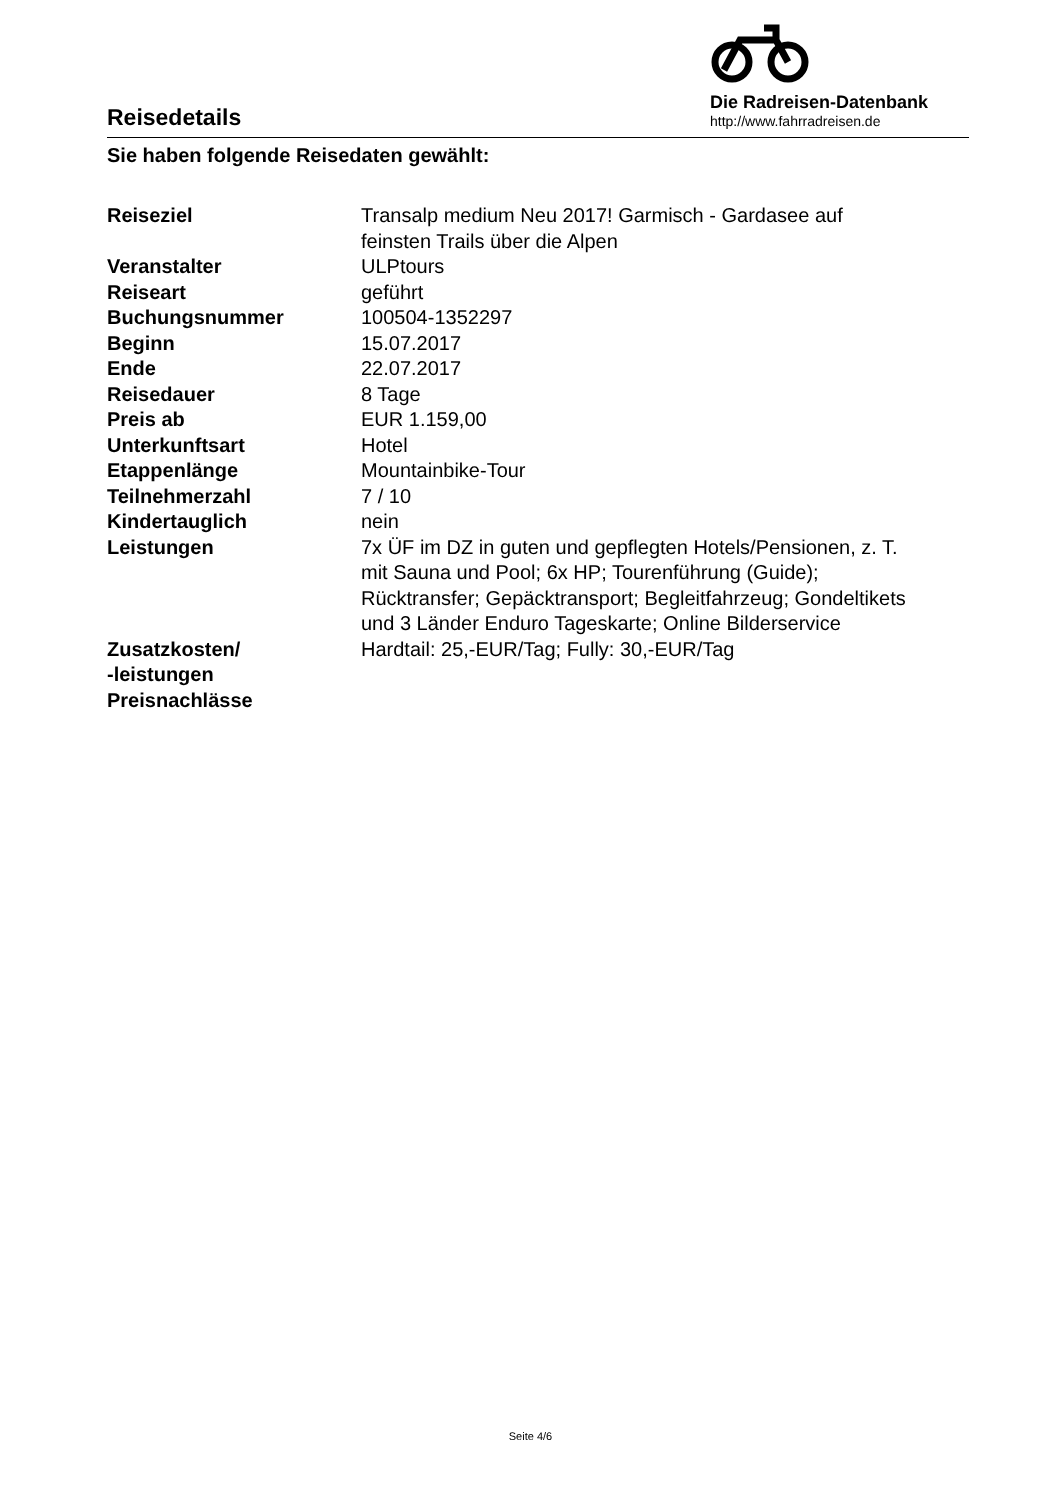Reisedetails
Die Radreisen-Datenbank
http://www.fahrradreisen.de
Sie haben folgende Reisedaten gewählt:
| Reiseziel | Transalp medium Neu 2017! Garmisch - Gardasee auf feinsten Trails über die Alpen |
| Veranstalter | ULPtours |
| Reiseart | geführt |
| Buchungsnummer | 100504-1352297 |
| Beginn | 15.07.2017 |
| Ende | 22.07.2017 |
| Reisedauer | 8 Tage |
| Preis ab | EUR 1.159,00 |
| Unterkunftsart | Hotel |
| Etappenlänge | Mountainbike-Tour |
| Teilnehmerzahl | 7 / 10 |
| Kindertauglich | nein |
| Leistungen | 7x ÜF im DZ in guten und gepflegten Hotels/Pensionen, z. T. mit Sauna und Pool; 6x HP; Tourenführung (Guide); Rücktransfer; Gepäcktransport; Begleitfahrzeug; Gondeltikets und 3 Länder Enduro Tageskarte; Online Bilderservice |
| Zusatzkosten/ -leistungen | Hardtail: 25,-EUR/Tag; Fully: 30,-EUR/Tag |
| Preisnachlässe | |
Seite 4/6